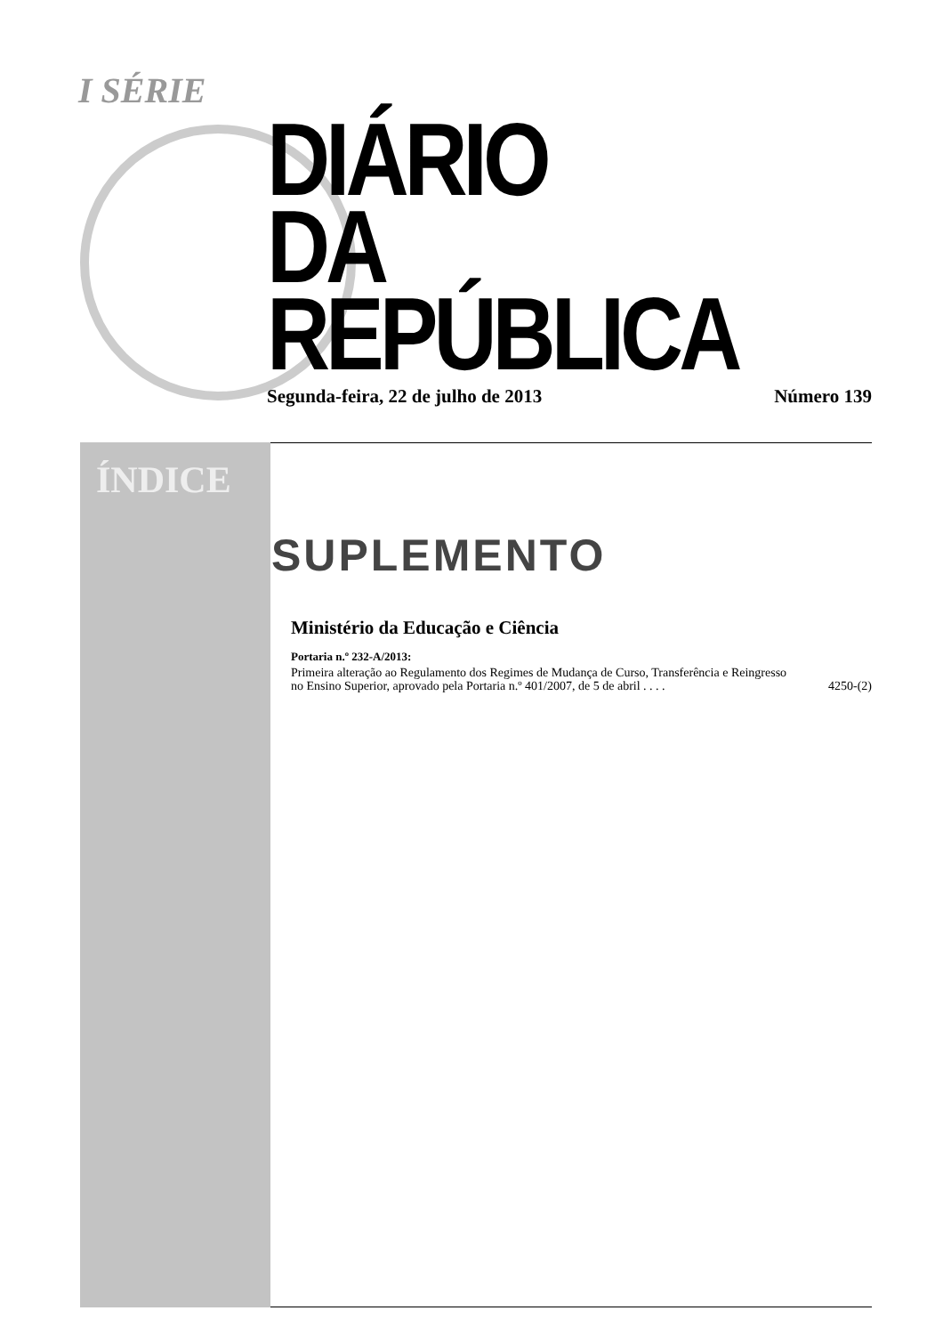I SÉRIE
DIÁRIO
DA REPÚBLICA
Segunda-feira, 22 de julho de 2013 Número 139
ÍNDICE
SUPLEMENTO
Ministério da Educação e Ciência
Portaria n.º 232-A/2013:
Primeira alteração ao Regulamento dos Regimes de Mudança de Curso, Transferência e Reingresso no Ensino Superior, aprovado pela Portaria n.º 401/2007, de 5 de abril . . . . 4250-(2)